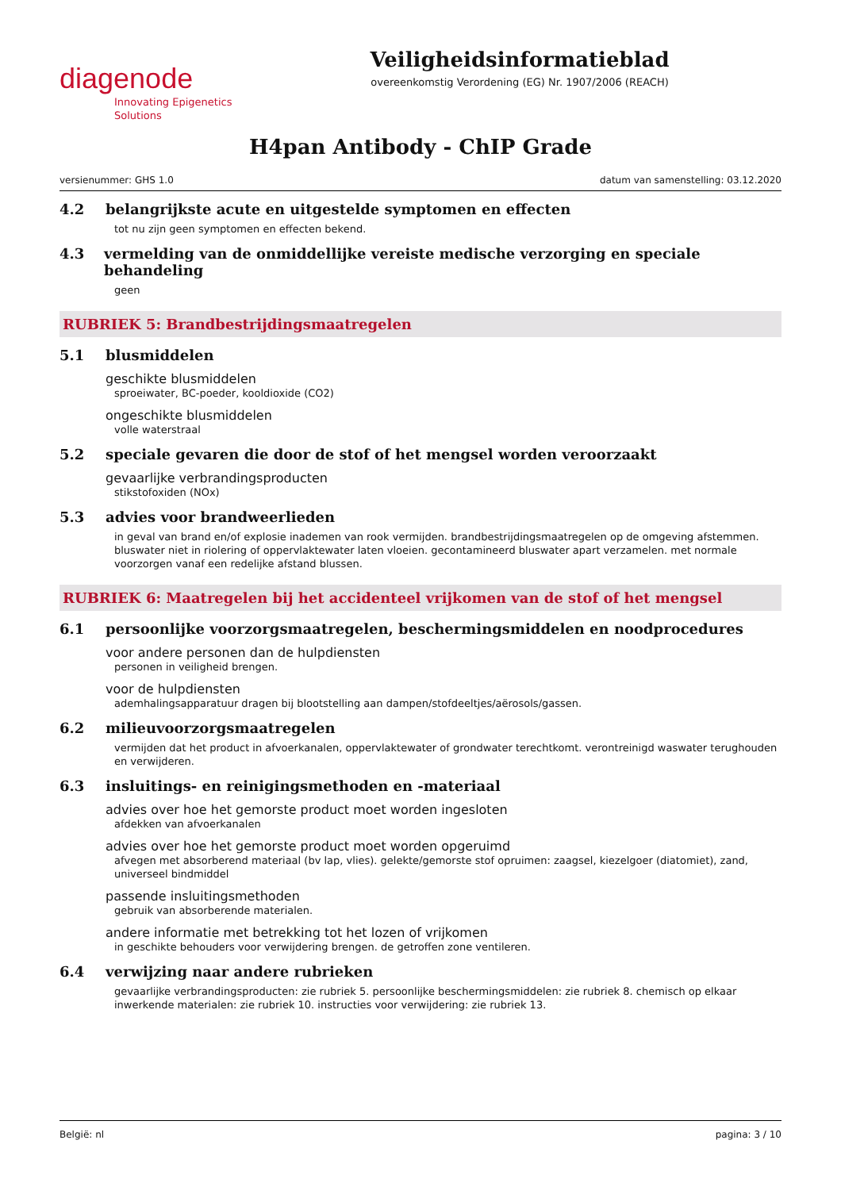diagenode
Innovating Epigenetics Solutions
Veiligheidsinformatieblad
overeenkomstig Verordening (EG) Nr. 1907/2006 (REACH)
H4pan Antibody - ChIP Grade
versienummer: GHS 1.0 datum van samenstelling: 03.12.2020
4.2 belangrijkste acute en uitgestelde symptomen en effecten
tot nu zijn geen symptomen en effecten bekend.
4.3 vermelding van de onmiddellijke vereiste medische verzorging en speciale behandeling
geen
RUBRIEK 5: Brandbestrijdingsmaatregelen
5.1 blusmiddelen
geschikte blusmiddelen
sproeiwater, BC-poeder, kooldioxide (CO2)
ongeschikte blusmiddelen
volle waterstraal
5.2 speciale gevaren die door de stof of het mengsel worden veroorzaakt
gevaarlijke verbrandingsproducten
stikstofoxiden (NOx)
5.3 advies voor brandweerlieden
in geval van brand en/of explosie inademen van rook vermijden. brandbestrijdingsmaatregelen op de omgeving afstemmen. bluswater niet in riolering of oppervlaktewater laten vloeien. gecontamineerd bluswater apart verzamelen. met normale voorzorgen vanaf een redelijke afstand blussen.
RUBRIEK 6: Maatregelen bij het accidenteel vrijkomen van de stof of het mengsel
6.1 persoonlijke voorzorgsmaatregelen, beschermingsmiddelen en noodprocedures
voor andere personen dan de hulpdiensten
personen in veiligheid brengen.
voor de hulpdiensten
ademhalingsapparatuur dragen bij blootstelling aan dampen/stofdeeltjes/aërosols/gassen.
6.2 milieuvoorzorgsmaatregelen
vermijden dat het product in afvoerkanalen, oppervlaktewater of grondwater terechtkomt. verontreinigd waswater terughouden en verwijderen.
6.3 insluitings- en reinigingsmethoden en -materiaal
advies over hoe het gemorste product moet worden ingesloten
afdekken van afvoerkanalen
advies over hoe het gemorste product moet worden opgeruimd
afvegen met absorberend materiaal (bv lap, vlies). gelekte/gemorste stof opruimen: zaagsel, kiezelgoer (diatomiet), zand, universeel bindmiddel
passende insluitingsmethoden
gebruik van absorberende materialen.
andere informatie met betrekking tot het lozen of vrijkomen
in geschikte behouders voor verwijdering brengen. de getroffen zone ventileren.
6.4 verwijzing naar andere rubrieken
gevaarlijke verbrandingsproducten: zie rubriek 5. persoonlijke beschermingsmiddelen: zie rubriek 8. chemisch op elkaar inwerkende materialen: zie rubriek 10. instructies voor verwijdering: zie rubriek 13.
België: nl pagina: 3 / 10